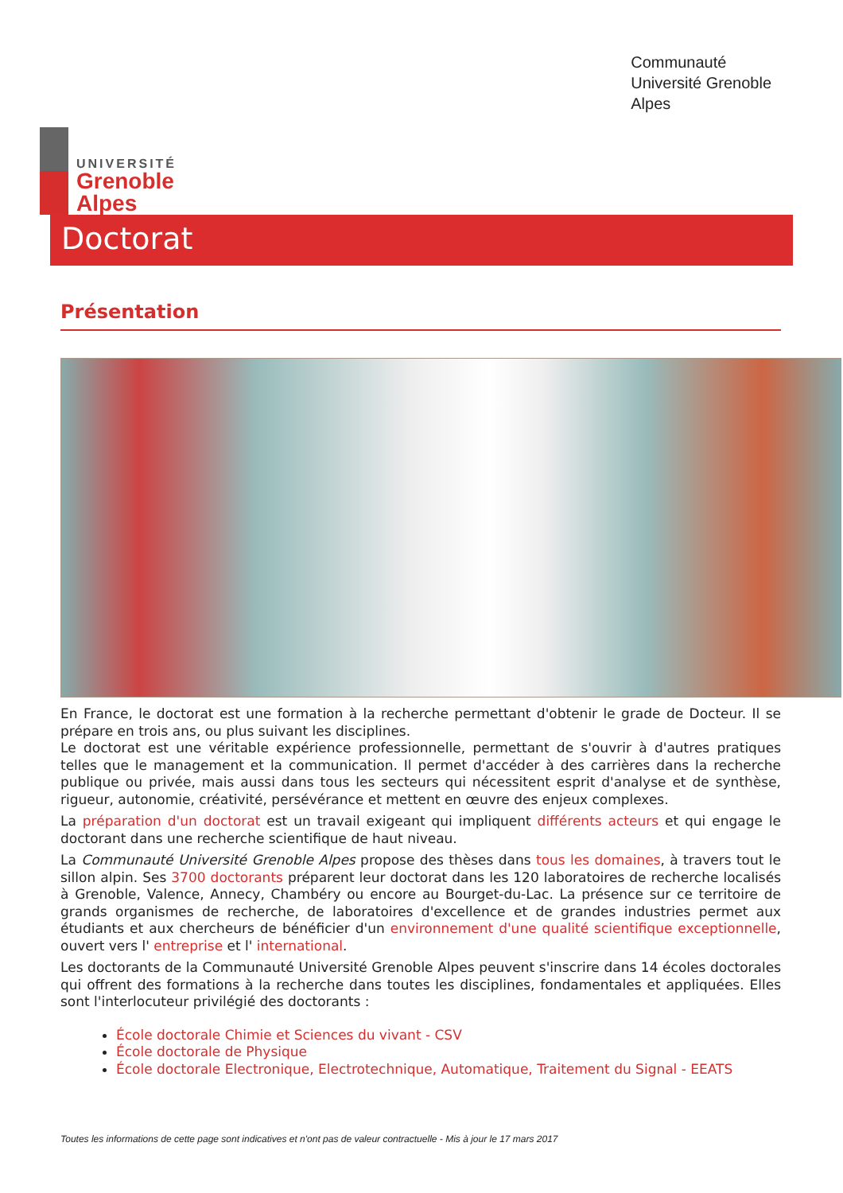UNIVERSITÉ
Grenoble
Alpes
Communauté
Université Grenoble
Alpes
Doctorat
Présentation
En France, le doctorat est une formation à la recherche permettant d'obtenir le grade de Docteur. Il se prépare en trois ans, ou plus suivant les disciplines.
Le doctorat est une véritable expérience professionnelle, permettant de s'ouvrir à d'autres pratiques telles que le management et la communication. Il permet d'accéder à des carrières dans la recherche publique ou privée, mais aussi dans tous les secteurs qui nécessitent esprit d'analyse et de synthèse, rigueur, autonomie, créativité, persévérance et mettent en œuvre des enjeux complexes.
La préparation d'un doctorat est un travail exigeant qui impliquent différents acteurs et qui engage le doctorant dans une recherche scientifique de haut niveau.
La Communauté Université Grenoble Alpes propose des thèses dans tous les domaines, à travers tout le sillon alpin. Ses 3700 doctorants préparent leur doctorat dans les 120 laboratoires de recherche localisés à Grenoble, Valence, Annecy, Chambéry ou encore au Bourget-du-Lac. La présence sur ce territoire de grands organismes de recherche, de laboratoires d'excellence et de grandes industries permet aux étudiants et aux chercheurs de bénéficier d'un environnement d'une qualité scientifique exceptionnelle, ouvert vers l' entreprise et l' international.
Les doctorants de la Communauté Université Grenoble Alpes peuvent s'inscrire dans 14 écoles doctorales qui offrent des formations à la recherche dans toutes les disciplines, fondamentales et appliquées. Elles sont l'interlocuteur privilégié des doctorants :
École doctorale Chimie et Sciences du vivant - CSV
École doctorale de Physique
École doctorale Electronique, Electrotechnique, Automatique, Traitement du Signal - EEATS
Toutes les informations de cette page sont indicatives et n'ont pas de valeur contractuelle - Mis à jour le 17 mars 2017